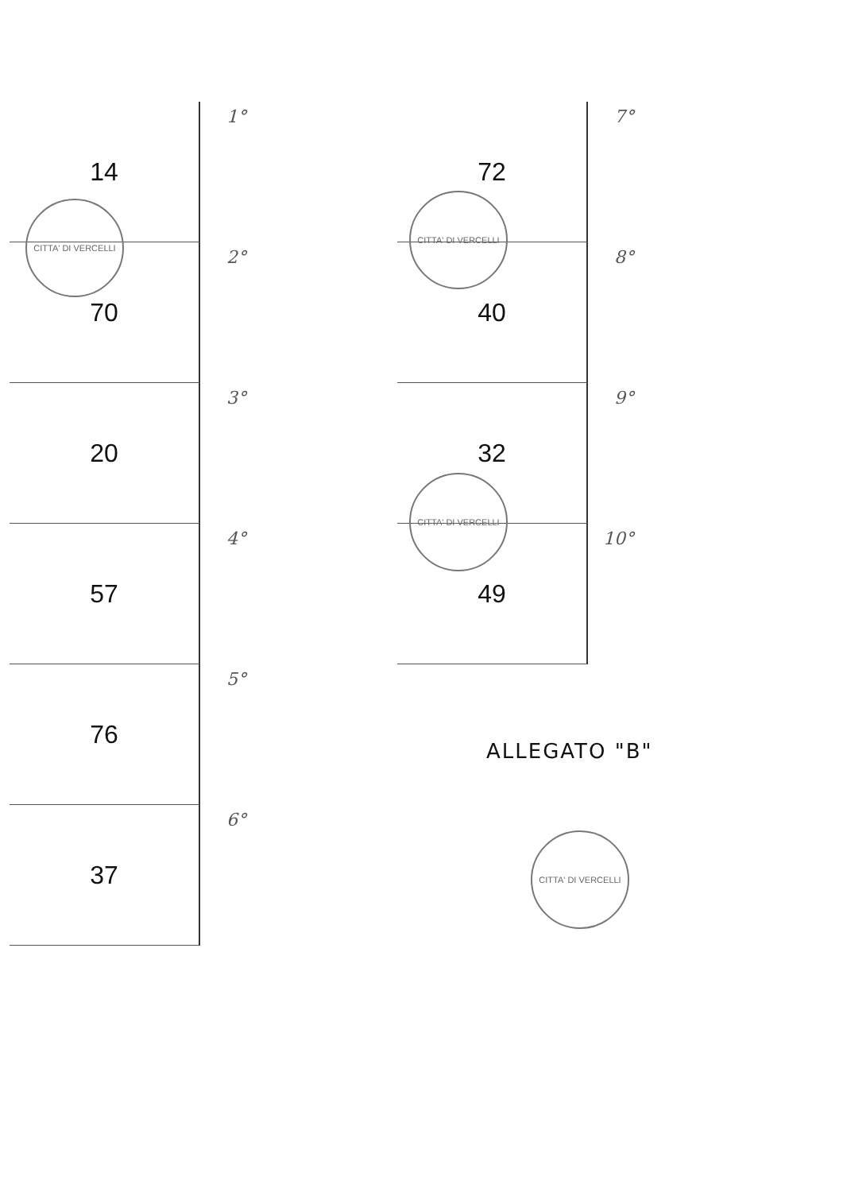14 1°
70 2°
20 3°
57 4°
76 5°
37 6°
72 7°
40 8°
32 9°
49 10°
CITTA' DI VERCELLI
CITTA' DI VERCELLI
CITTA' DI VERCELLI
ALLEGATO "B"
CITTA' DI VERCELLI